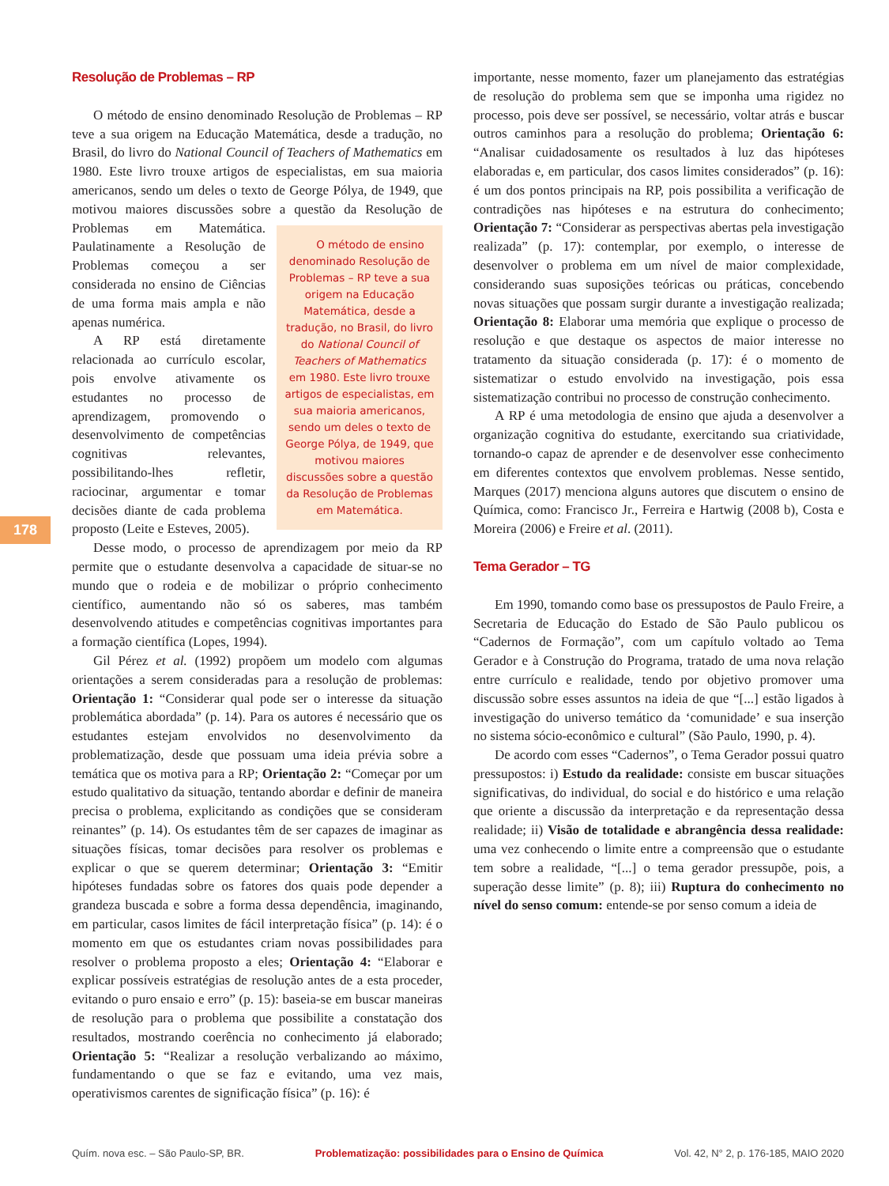Resolução de Problemas – RP
O método de ensino denominado Resolução de Problemas – RP teve a sua origem na Educação Matemática, desde a tradução, no Brasil, do livro do National Council of Teachers of Mathematics em 1980. Este livro trouxe artigos de especialistas, em sua maioria americanos, sendo um deles o texto de George Pólya, de 1949, que motivou maiores discussões sobre a questão da Resolução de Problemas em Matemática. O método de ensino denominado Resolução de Problemas – RP teve a sua origem na Educação Matemática, desde a tradução, no Brasil, do livro do National Council of Teachers of Mathematics em 1980. Este livro trouxe artigos de especialistas, em sua maioria americanos, sendo um deles o texto de George Pólya, de 1949, que motivou maiores discussões sobre a questão da Resolução de Problemas em Matemática. Paulatinamente a Resolução de Problemas começou a ser considerada no ensino de Ciências de uma forma mais ampla e não apenas numérica.
A RP está diretamente relacionada ao currículo escolar, pois envolve ativamente os estudantes no processo de aprendizagem, promovendo o desenvolvimento de competências cognitivas relevantes, possibilitando-lhes refletir, raciocinar, argumentar e tomar decisões diante de cada problema proposto (Leite e Esteves, 2005).
Desse modo, o processo de aprendizagem por meio da RP permite que o estudante desenvolva a capacidade de situar-se no mundo que o rodeia e de mobilizar o próprio conhecimento científico, aumentando não só os saberes, mas também desenvolvendo atitudes e competências cognitivas importantes para a formação científica (Lopes, 1994).
Gil Pérez et al. (1992) propõem um modelo com algumas orientações a serem consideradas para a resolução de problemas: Orientação 1: “Considerar qual pode ser o interesse da situação problemática abordada” (p. 14). Para os autores é necessário que os estudantes estejam envolvidos no desenvolvimento da problematização, desde que possuam uma ideia prévia sobre a temática que os motiva para a RP; Orientação 2: “Começar por um estudo qualitativo da situação, tentando abordar e definir de maneira precisa o problema, explicitando as condições que se consideram reinantes” (p. 14). Os estudantes têm de ser capazes de imaginar as situações físicas, tomar decisões para resolver os problemas e explicar o que se querem determinar; Orientação 3: “Emitir hipóteses fundadas sobre os fatores dos quais pode depender a grandeza buscada e sobre a forma dessa dependência, imaginando, em particular, casos limites de fácil interpretação física” (p. 14): é o momento em que os estudantes criam novas possibilidades para resolver o problema proposto a eles; Orientação 4: “Elaborar e explicar possíveis estratégias de resolução antes de a esta proceder, evitando o puro ensaio e erro” (p. 15): baseia-se em buscar maneiras de resolução para o problema que possibilite a constatação dos resultados, mostrando coerência no conhecimento já elaborado; Orientação 5: “Realizar a resolução verbalizando ao máximo, fundamentando o que se faz e evitando, uma vez mais, operativismos carentes de significação física” (p. 16): é
importante, nesse momento, fazer um planejamento das estratégias de resolução do problema sem que se imponha uma rigidez no processo, pois deve ser possível, se necessário, voltar atrás e buscar outros caminhos para a resolução do problema; Orientação 6: “Analisar cuidadosamente os resultados à luz das hipóteses elaboradas e, em particular, dos casos limites considerados” (p. 16): é um dos pontos principais na RP, pois possibilita a verificação de contradições nas hipóteses e na estrutura do conhecimento; Orientação 7: “Considerar as perspectivas abertas pela investigação realizada” (p. 17): contemplar, por exemplo, o interesse de desenvolver o problema em um nível de maior complexidade, considerando suas suposições teóricas ou práticas, concebendo novas situações que possam surgir durante a investigação realizada; Orientação 8: Elaborar uma memória que explique o processo de resolução e que destaque os aspectos de maior interesse no tratamento da situação considerada (p. 17): é o momento de sistematizar o estudo envolvido na investigação, pois essa sistematização contribui no processo de construção conhecimento.
A RP é uma metodologia de ensino que ajuda a desenvolver a organização cognitiva do estudante, exercitando sua criatividade, tornando-o capaz de aprender e de desenvolver esse conhecimento em diferentes contextos que envolvem problemas. Nesse sentido, Marques (2017) menciona alguns autores que discutem o ensino de Química, como: Francisco Jr., Ferreira e Hartwig (2008 b), Costa e Moreira (2006) e Freire et al. (2011).
Tema Gerador – TG
Em 1990, tomando como base os pressupostos de Paulo Freire, a Secretaria de Educação do Estado de São Paulo publicou os “Cadernos de Formação”, com um capítulo voltado ao Tema Gerador e à Construção do Programa, tratado de uma nova relação entre currículo e realidade, tendo por objetivo promover uma discussão sobre esses assuntos na ideia de que “[...] estão ligados à investigação do universo temático da ‘comunidade’ e sua inserção no sistema sócio-econômico e cultural” (São Paulo, 1990, p. 4).
De acordo com esses “Cadernos”, o Tema Gerador possui quatro pressupostos: i) Estudo da realidade: consiste em buscar situações significativas, do individual, do social e do histórico e uma relação que oriente a discussão da interpretação e da representação dessa realidade; ii) Visão de totalidade e abrangência dessa realidade: uma vez conhecendo o limite entre a compreensão que o estudante tem sobre a realidade, “[...] o tema gerador pressupõe, pois, a superação desse limite” (p. 8); iii) Ruptura do conhecimento no nível do senso comum: entende-se por senso comum a ideia de
178
Quím. nova esc. – São Paulo-SP, BR. Problematização: possibilidades para o Ensino de Química Vol. 42, N° 2, p. 176-185, MAIO 2020